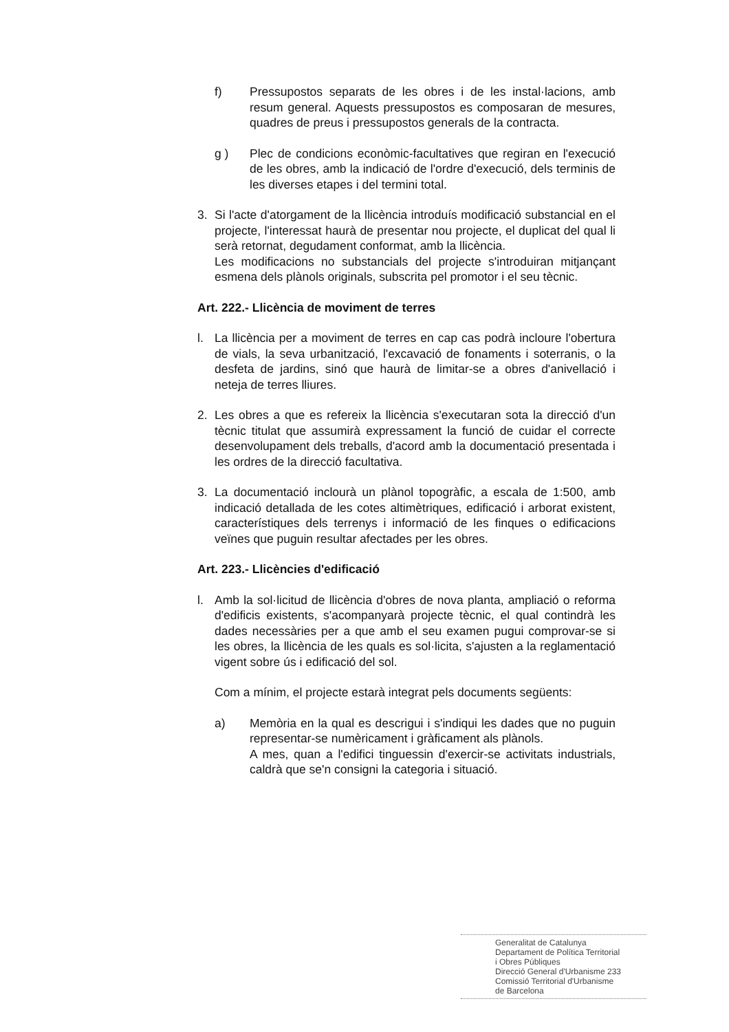f) Pressupostos separats de les obres i de les instal·lacions, amb resum general. Aquests pressupostos es composaran de mesures, quadres de preus i pressupostos generals de la contracta.
g ) Plec de condicions econòmic-facultatives que regiran en l'execució de les obres, amb la indicació de l'ordre d'execució, dels terminis de les diverses etapes i del termini total.
3. Si l'acte d'atorgament de la llicència introduís modificació substancial en el projecte, l'interessat haurà de presentar nou projecte, el duplicat del qual li serà retornat, degudament conformat, amb la llicència.
Les modificacions no substancials del projecte s'introduiran mitjançant esmena dels plànols originals, subscrita pel promotor i el seu tècnic.
Art. 222.- Llicència de moviment de terres
l. La llicència per a moviment de terres en cap cas podrà incloure l'obertura de vials, la seva urbanització, l'excavació de fonaments i soterranis, o la desfeta de jardins, sinó que haurà de limitar-se a obres d'anivellació i neteja de terres lliures.
2. Les obres a que es refereix la llicència s'executaran sota la direcció d'un tècnic titulat que assumirà expressament la funció de cuidar el correcte desenvolupament dels treballs, d'acord amb la documentació presentada i les ordres de la direcció facultativa.
3. La documentació inclourà un plànol topogràfic, a escala de 1:500, amb indicació detallada de les cotes altimètriques, edificació i arborat existent, característiques dels terrenys i informació de les finques o edificacions veïnes que puguin resultar afectades per les obres.
Art. 223.- Llicències d'edificació
l. Amb la sol·licitud de llicència d'obres de nova planta, ampliació o reforma d'edificis existents, s'acompanyarà projecte tècnic, el qual contindrà les dades necessàries per a que amb el seu examen pugui comprovar-se si les obres, la llicència de les quals es sol·licita, s'ajusten a la reglamentació vigent sobre ús i edificació del sol.
Com a mínim, el projecte estarà integrat pels documents següents:
a) Memòria en la qual es descrigui i s'indiqui les dades que no puguin representar-se numèricament i gràficament als plànols.
A mes, quan a l'edifici tinguessin d'exercir-se activitats industrials, caldrà que se'n consigni la categoria i situació.
Generalitat de Catalunya
Departament de Política Territorial
i Obres Públiques
Direcció General d'Urbanisme 233
Comissió Territorial d'Urbanisme
de Barcelona